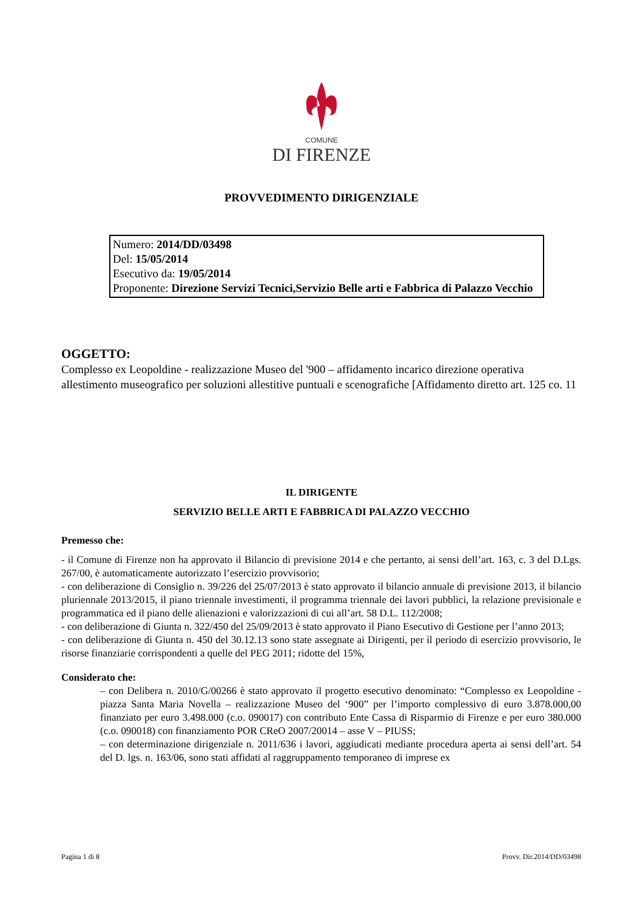COMUNE
DI FIRENZE
PROVVEDIMENTO DIRIGENZIALE
Numero: 2014/DD/03498
Del: 15/05/2014
Esecutivo da: 19/05/2014
Proponente: Direzione Servizi Tecnici,Servizio Belle arti e Fabbrica di Palazzo Vecchio
OGGETTO:
Complesso ex Leopoldine - realizzazione Museo del '900 – affidamento incarico direzione operativa allestimento museografico per soluzioni allestitive puntuali e scenografiche [Affidamento diretto art. 125 co. 11
IL DIRIGENTE
SERVIZIO BELLE ARTI E FABBRICA DI PALAZZO VECCHIO
Premesso che:
- il Comune di Firenze non ha approvato il Bilancio di previsione 2014 e che pertanto, ai sensi dell’art. 163, c. 3 del D.Lgs. 267/00, è automaticamente autorizzato l’esercizio provvisorio;
- con deliberazione di Consiglio n. 39/226 del 25/07/2013 è stato approvato il bilancio annuale di previsione 2013, il bilancio pluriennale 2013/2015, il piano triennale investimenti, il programma triennale dei lavori pubblici, la relazione previsionale e programmatica ed il piano delle alienazioni e valorizzazioni di cui all’art. 58 D.L. 112/2008;
- con deliberazione di Giunta n. 322/450 del 25/09/2013 è stato approvato il Piano Esecutivo di Gestione per l’anno 2013;
- con deliberazione di Giunta n. 450 del 30.12.13 sono state assegnate ai Dirigenti, per il periodo di esercizio provvisorio, le risorse finanziarie corrispondenti a quelle del PEG 2011; ridotte del 15%,
Considerato che:
– con Delibera n. 2010/G/00266 è stato approvato il progetto esecutivo denominato: “Complesso ex Leopoldine - piazza Santa Maria Novella – realizzazione Museo del ‘900” per l’importo complessivo di euro 3.878.000,00 finanziato per euro 3.498.000 (c.o. 090017) con contributo Ente Cassa di Risparmio di Firenze e per euro 380.000 (c.o. 090018) con finanziamento POR CReO 2007/20014 – asse V – PIUSS;
– con determinazione dirigenziale n. 2011/636 i lavori, aggiudicati mediante procedura aperta ai sensi dell’art. 54 del D. lgs. n. 163/06, sono stati affidati al raggruppamento temporaneo di imprese ex
Pagina 1 di 8 Provv. Dir.2014/DD/03498